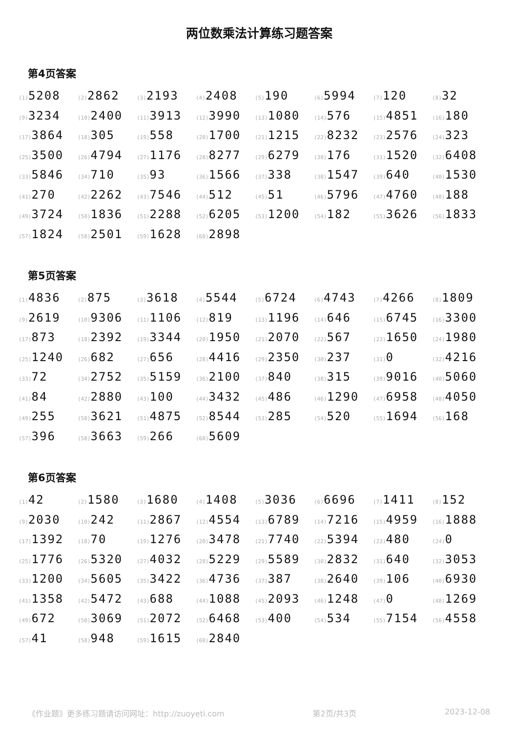两位数乘法计算练习题答案
第4页答案
| (1) 5208 | (2) 2862 | (3) 2193 | (4) 2408 | (5) 190 | (6) 5994 | (7) 120 | (8) 32 |
| (9) 3234 | (10) 2400 | (11) 3913 | (12) 3990 | (13) 1080 | (14) 576 | (15) 4851 | (16) 180 |
| (17) 3864 | (18) 305 | (19) 558 | (20) 1700 | (21) 1215 | (22) 8232 | (23) 2576 | (24) 323 |
| (25) 3500 | (26) 4794 | (27) 1176 | (28) 8277 | (29) 6279 | (30) 176 | (31) 1520 | (32) 6408 |
| (33) 5846 | (34) 710 | (35) 93 | (36) 1566 | (37) 338 | (38) 1547 | (39) 640 | (40) 1530 |
| (41) 270 | (42) 2262 | (43) 7546 | (44) 512 | (45) 51 | (46) 5796 | (47) 4760 | (48) 188 |
| (49) 3724 | (50) 1836 | (51) 2288 | (52) 6205 | (53) 1200 | (54) 182 | (55) 3626 | (56) 1833 |
| (57) 1824 | (58) 2501 | (59) 1628 | (60) 2898 | | | | |
第5页答案
| (1) 4836 | (2) 875 | (3) 3618 | (4) 5544 | (5) 6724 | (6) 4743 | (7) 4266 | (8) 1809 |
| (9) 2619 | (10) 9306 | (11) 1106 | (12) 819 | (13) 1196 | (14) 646 | (15) 6745 | (16) 3300 |
| (17) 873 | (18) 2392 | (19) 3344 | (20) 1950 | (21) 2070 | (22) 567 | (23) 1650 | (24) 1980 |
| (25) 1240 | (26) 682 | (27) 656 | (28) 4416 | (29) 2350 | (30) 237 | (31) 0 | (32) 4216 |
| (33) 72 | (34) 2752 | (35) 5159 | (36) 2100 | (37) 840 | (38) 315 | (39) 9016 | (40) 5060 |
| (41) 84 | (42) 2880 | (43) 100 | (44) 3432 | (45) 486 | (46) 1290 | (47) 6958 | (48) 4050 |
| (49) 255 | (50) 3621 | (51) 4875 | (52) 8544 | (53) 285 | (54) 520 | (55) 1694 | (56) 168 |
| (57) 396 | (58) 3663 | (59) 266 | (60) 5609 | | | | |
第6页答案
| (1) 42 | (2) 1580 | (3) 1680 | (4) 1408 | (5) 3036 | (6) 6696 | (7) 1411 | (8) 152 |
| (9) 2030 | (10) 242 | (11) 2867 | (12) 4554 | (13) 6789 | (14) 7216 | (15) 4959 | (16) 1888 |
| (17) 1392 | (18) 70 | (19) 1276 | (20) 3478 | (21) 7740 | (22) 5394 | (23) 480 | (24) 0 |
| (25) 1776 | (26) 5320 | (27) 4032 | (28) 5229 | (29) 5589 | (30) 2832 | (31) 640 | (32) 3053 |
| (33) 1200 | (34) 5605 | (35) 3422 | (36) 4736 | (37) 387 | (38) 2640 | (39) 106 | (40) 6930 |
| (41) 1358 | (42) 5472 | (43) 688 | (44) 1088 | (45) 2093 | (46) 1248 | (47) 0 | (48) 1269 |
| (49) 672 | (50) 3069 | (51) 2072 | (52) 6468 | (53) 400 | (54) 534 | (55) 7154 | (56) 4558 |
| (57) 41 | (58) 948 | (59) 1615 | (60) 2840 | | | | |
《作业题》更多练习题请访问网址：http://zuoyeti.com 第2页/共3页 2023-12-08